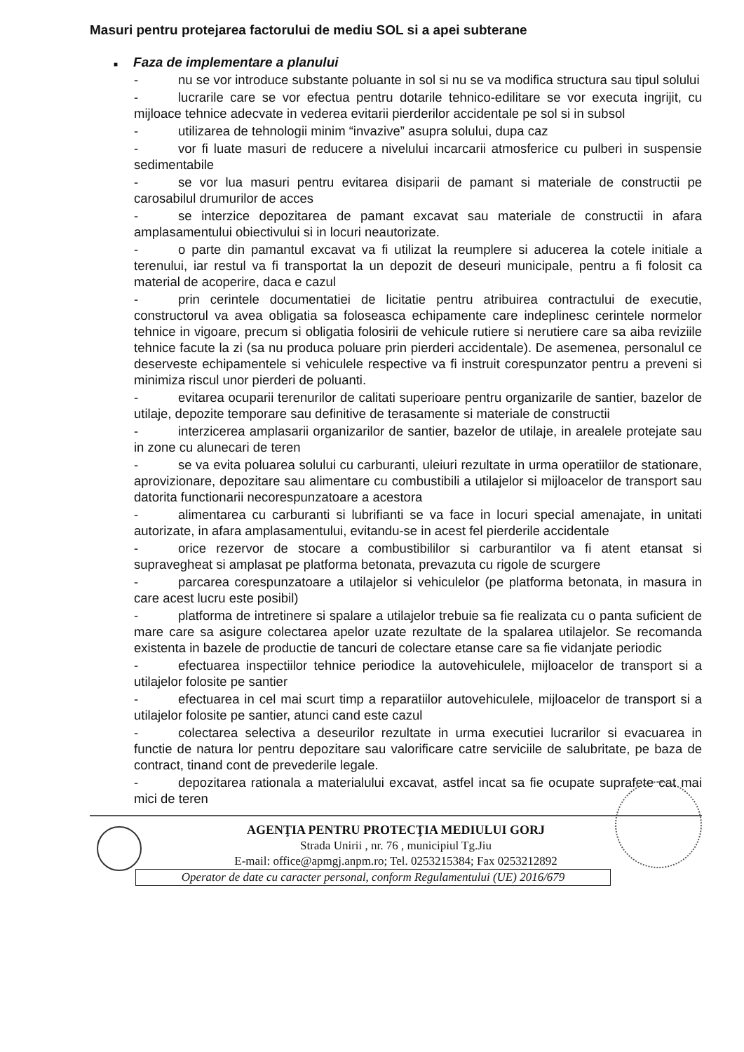Masuri pentru protejarea factorului de mediu SOL si a apei subterane
■ Faza de implementare a planului
- nu se vor introduce substante poluante in sol si nu se va modifica structura sau tipul solului
- lucrarile care se vor efectua pentru dotarile tehnico-edilitare se vor executa ingrijit, cu mijloace tehnice adecvate in vederea evitarii pierderilor accidentale pe sol si in subsol
- utilizarea de tehnologii minim “invazive” asupra solului, dupa caz
- vor fi luate masuri de reducere a nivelului incarcarii atmosferice cu pulberi in suspensie sedimentabile
- se vor lua masuri pentru evitarea disiparii de pamant si materiale de constructii pe carosabilul drumurilor de acces
- se interzice depozitarea de pamant excavat sau materiale de constructii in afara amplasamentului obiectivului si in locuri neautorizate.
- o parte din pamantul excavat va fi utilizat la reumplere si aducerea la cotele initiale a terenului, iar restul va fi transportat la un depozit de deseuri municipale, pentru a fi folosit ca material de acoperire, daca e cazul
- prin cerintele documentatiei de licitatie pentru atribuirea contractului de executie, constructorul va avea obligatia sa foloseasca echipamente care indeplinesc cerintele normelor tehnice in vigoare, precum si obligatia folosirii de vehicule rutiere si nerutiere care sa aiba reviziile tehnice facute la zi (sa nu produca poluare prin pierderi accidentale). De asemenea, personalul ce deserveste echipamentele si vehiculele respective va fi instruit corespunzator pentru a preveni si minimiza riscul unor pierderi de poluanti.
- evitarea ocuparii terenurilor de calitati superioare pentru organizarile de santier, bazelor de utilaje, depozite temporare sau definitive de terasamente si materiale de constructii
- interzicerea amplasarii organizarilor de santier, bazelor de utilaje, in arealele protejate sau in zone cu alunecari de teren
- se va evita poluarea solului cu carburanti, uleiuri rezultate in urma operatiilor de stationare, aprovizionare, depozitare sau alimentare cu combustibili a utilajelor si mijloacelor de transport sau datorita functionarii necorespunzatoare a acestora
- alimentarea cu carburanti si lubrifianti se va face in locuri special amenajate, in unitati autorizate, in afara amplasamentului, evitandu-se in acest fel pierderile accidentale
- orice rezervor de stocare a combustibililor si carburantilor va fi atent etansat si supravegheat si amplasat pe platforma betonata, prevazuta cu rigole de scurgere
- parcarea corespunzatoare a utilajelor si vehiculelor (pe platforma betonata, in masura in care acest lucru este posibil)
- platforma de intretinere si spalare a utilajelor trebuie sa fie realizata cu o panta suficient de mare care sa asigure colectarea apelor uzate rezultate de la spalarea utilajelor. Se recomanda existenta in bazele de productie de tancuri de colectare etanse care sa fie vidanjate periodic
- efectuarea inspectiilor tehnice periodice la autovehiculele, mijloacelor de transport si a utilajelor folosite pe santier
- efectuarea in cel mai scurt timp a reparatiilor autovehiculele, mijloacelor de transport si a utilajelor folosite pe santier, atunci cand este cazul
- colectarea selectiva a deseurilor rezultate in urma executiei lucrarilor si evacuarea in functie de natura lor pentru depozitare sau valorificare catre serviciile de salubritate, pe baza de contract, tinand cont de prevederile legale.
- depozitarea rationala a materialului excavat, astfel incat sa fie ocupate suprafete cat mai mici de teren
AGENŢIA PENTRU PROTECŢIA MEDIULUI GORJ
Strada Unirii , nr. 76 , municipiul Tg.Jiu
E-mail: office@apmgj.anpm.ro; Tel. 0253215384; Fax 0253212892
Operator de date cu caracter personal, conform Regulamentului (UE) 2016/679